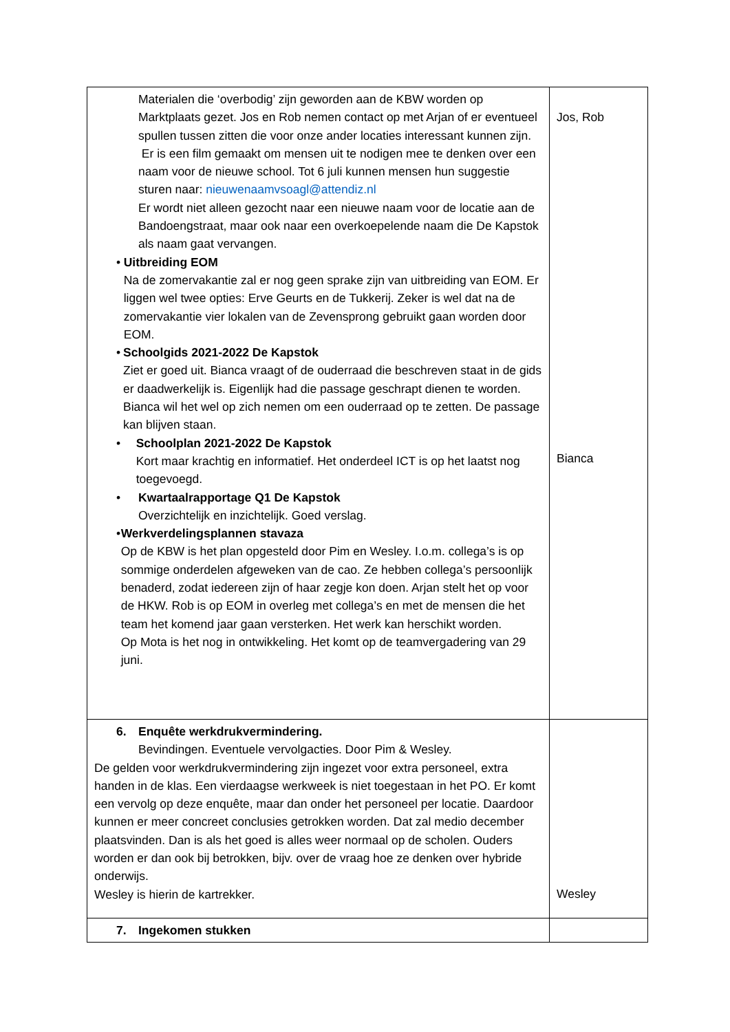| Materialen die ‘overbodig’ zijn geworden aan de KBW worden op Marktplaats gezet. Jos en Rob nemen contact op met Arjan of er eventueel spullen tussen zitten die voor onze ander locaties interessant kunnen zijn. Er is een film gemaakt om mensen uit te nodigen mee te denken over een naam voor de nieuwe school. Tot 6 juli kunnen mensen hun suggestie sturen naar: nieuwenaamvsoagl@attendiz.nl Er wordt niet alleen gezocht naar een nieuwe naam voor de locatie aan de Bandoengstraat, maar ook naar een overkoepelende naam die De Kapstok als naam gaat vervangen. • Uitbreiding EOM Na de zomervakantie zal er nog geen sprake zijn van uitbreiding van EOM. Er liggen wel twee opties: Erve Geurts en de Tukkerij. Zeker is wel dat na de zomervakantie vier lokalen van de Zevensprong gebruikt gaan worden door EOM. • Schoolgids 2021-2022 De Kapstok Ziet er goed uit. Bianca vraagt of de ouderraad die beschreven staat in de gids er daadwerkelijk is. Eigenlijk had die passage geschrapt dienen te worden. Bianca wil het wel op zich nemen om een ouderraad op te zetten. De passage kan blijven staan. • Schoolplan 2021-2022 De Kapstok Kort maar krachtig en informatief. Het onderdeel ICT is op het laatst nog toegevoegd. • Kwartaalrapportage Q1 De Kapstok Overzichtelijk en inzichtelijk. Goed verslag. • Werkverdelingsplannen stavaza Op de KBW is het plan opgesteld door Pim en Wesley. I.o.m. collega’s is op sommige onderdelen afgeweken van de cao. Ze hebben collega’s persoonlijk benaderd, zodat iedereen zijn of haar zegje kon doen. Arjan stelt het op voor de HKW. Rob is op EOM in overleg met collega’s en met de mensen die het team het komend jaar gaan versterken. Het werk kan herschikt worden. Op Mota is het nog in ontwikkeling. Het komt op de teamvergadering van 29 juni. | Jos, Rob Bianca |
| 6. Enquête werkdrukvermindering. Bevindingen. Eventuele vervolgacties. Door Pim & Wesley. De gelden voor werkdrukvermindering zijn ingezet voor extra personeel, extra handen in de klas. Een vierdaagse werkweek is niet toegestaan in het PO. Er komt een vervolg op deze enquête, maar dan onder het personeel per locatie. Daardoor kunnen er meer concreet conclusies getrokken worden. Dat zal medio december plaatsvinden. Dan is als het goed is alles weer normaal op de scholen. Ouders worden er dan ook bij betrokken, bijv. over de vraag hoe ze denken over hybride onderwijs. Wesley is hierin de kartrekker. | Wesley |
| 7. Ingekomen stukken | |